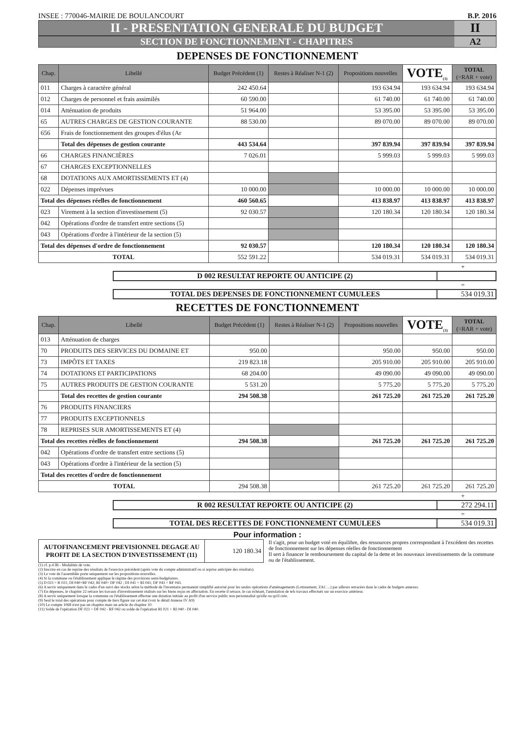INSEE : 770046-MAIRIE DE BOULANCOURT B.P. 2016
II - PRESENTATION GENERALE DU BUDGET II
SECTION DE FONCTIONNEMENT - CHAPITRES A2
DEPENSES DE FONCTIONNEMENT
| Chap. | Libellé | Budget Précédent (1) | Restes à Réaliser N-1 (2) | Propositions nouvelles | VOTE<sub>(3)</sub> | TOTAL (=RAR + vote) |
| --- | --- | --- | --- | --- | --- | --- |
| 011 | Charges à caractère général | 242 450.64 | | 193 634.94 | 193 634.94 | 193 634.94 |
| 012 | Charges de personnel et frais assimilés | 60 590.00 | | 61 740.00 | 61 740.00 | 61 740.00 |
| 014 | Atténuation de produits | 51 964.00 | | 53 395.00 | 53 395.00 | 53 395.00 |
| 65 | AUTRES CHARGES DE GESTION COURANTE | 88 530.00 | | 89 070.00 | 89 070.00 | 89 070.00 |
| 656 | Frais de fonctionnement des groupes d'élus (Ar | | | | | |
| | Total des dépenses de gestion courante | 443 534.64 | | 397 839.94 | 397 839.94 | 397 839.94 |
| 66 | CHARGES FINANCIÈRES | 7 026.01 | | 5 999.03 | 5 999.03 | 5 999.03 |
| 67 | CHARGES EXCEPTIONNELLES | | | | | |
| 68 | DOTATIONS AUX AMORTISSEMENTS ET (4) | | | | | |
| 022 | Dépenses imprévues | 10 000.00 | | 10 000.00 | 10 000.00 | 10 000.00 |
| Total des dépenses réelles de fonctionnement | | 460 560.65 | | 413 838.97 | 413 838.97 | 413 838.97 |
| 023 | Virement à la section d'investissement (5) | 92 030.57 | | 120 180.34 | 120 180.34 | 120 180.34 |
| 042 | Opérations d'ordre de transfert entre sections (5) | | | | | |
| 043 | Opérations d'ordre à l'intérieur de la section (5) | | | | | |
| Total des dépenses d'ordre de fonctionnement | | 92 030.57 | | 120 180.34 | 120 180.34 | 120 180.34 |
| TOTAL | | 552 591.22 | | 534 019.31 | 534 019.31 | 534 019.31 |
+
D 002 RESULTAT REPORTE OU ANTICIPE (2)
=
TOTAL DES DEPENSES DE FONCTIONNEMENT CUMULEES 534 019.31
RECETTES DE FONCTIONNEMENT
| Chap. | Libellé | Budget Précédent (1) | Restes à Réaliser N-1 (2) | Propositions nouvelles | VOTE<sub>(3)</sub> | TOTAL (=RAR + vote) |
| --- | --- | --- | --- | --- | --- | --- |
| 013 | Atténuation de charges | | | | | |
| 70 | PRODUITS DES SERVICES DU DOMAINE ET | 950.00 | | 950.00 | 950.00 | 950.00 |
| 73 | IMPÔTS ET TAXES | 219 823.18 | | 205 910.00 | 205 910.00 | 205 910.00 |
| 74 | DOTATIONS ET PARTICIPATIONS | 68 204.00 | | 49 090.00 | 49 090.00 | 49 090.00 |
| 75 | AUTRES PRODUITS DE GESTION COURANTE | 5 531.20 | | 5 775.20 | 5 775.20 | 5 775.20 |
| | Total des recettes de gestion courante | 294 508.38 | | 261 725.20 | 261 725.20 | 261 725.20 |
| 76 | PRODUITS FINANCIERS | | | | | |
| 77 | PRODUITS EXCEPTIONNELS | | | | | |
| 78 | REPRISES SUR AMORTISSEMENTS ET (4) | | | | | |
| Total des recettes réelles de fonctionnement | | 294 508.38 | | 261 725.20 | 261 725.20 | 261 725.20 |
| 042 | Opérations d'ordre de transfert entre sections (5) | | | | | |
| 043 | Opérations d'ordre à l'intérieur de la section (5) | | | | | |
| Total des recettes d'ordre de fonctionnement | | | | | | |
| TOTAL | | 294 508.38 | | 261 725.20 | 261 725.20 | 261 725.20 |
+
R 002 RESULTAT REPORTE OU ANTICIPE (2) 272 294.11
=
TOTAL DES RECETTES DE FONCTIONNEMENT CUMULEES 534 019.31
Pour information :
| AUTOFINANCEMENT PREVISIONNEL DEGAGE AU PROFIT DE LA SECTION D'INVESTISSEMENT (11) | 120 180.34 |
Il s'agit, pour un budget voté en équilibre, des ressources propres correspondant à l'excédent des recettes de fonctionnement sur les dépenses réelles de fonctionnement
Il sert à financer le remboursement du capital de la dette et les nouveaux investissements de la commune ou de l'établissement.
(1) cf. p.4 IB - Modalités de vote.
(2) Inscrire en cas de reprise des résultats de l'exercice précédent (après vote du compte administratif ou si reprise anticipée des résultats).
(3) Le vote de l'assemblée porte uniquement sur les propositions nouvelles.
(4) Si la commune ou l'établissement applique le régime des provisions semi-budgétaires.
(5) D 023 = R 021; DI 040=RF 042; RI 040= DF 042 ; DI 041 = RI 041; DF 043 = RF 043.
(6) A servir uniquement dans le cadre d'un suivi des stocks selon la méthode de l'inventaire permanent simplifié autorisé pour les seules opérations d'aménagements (Lotissement, ZAC ...) par ailleurs retracées dans le cadre de budgets annexes.
(7) En dépenses, le chapitre 22 retrace les travaux d'investissement réalisés sur les biens reçus en affectation. En recette il retrace, le cas échéant, l'annulation de tels travaux effectués sur un exercice antérieur.
(8) A servir uniquement lorsque la commune ou l'établissement effectue une dotation initiale au profit d'un service public non personnalisé qu'elle ou qu'il crée.
(9) Seul le total des opérations pour compte de tiers figure sur cet état (voir le détail Annexe IV A9)
(10) Le compte 1068 n'est pas un chapitre mais un article du chapitre 10.
(11) Solde de l'opération DF 023 + DF 042 - RF 042 ou solde de l'opération RI 021 + RI 040 - DI 040.